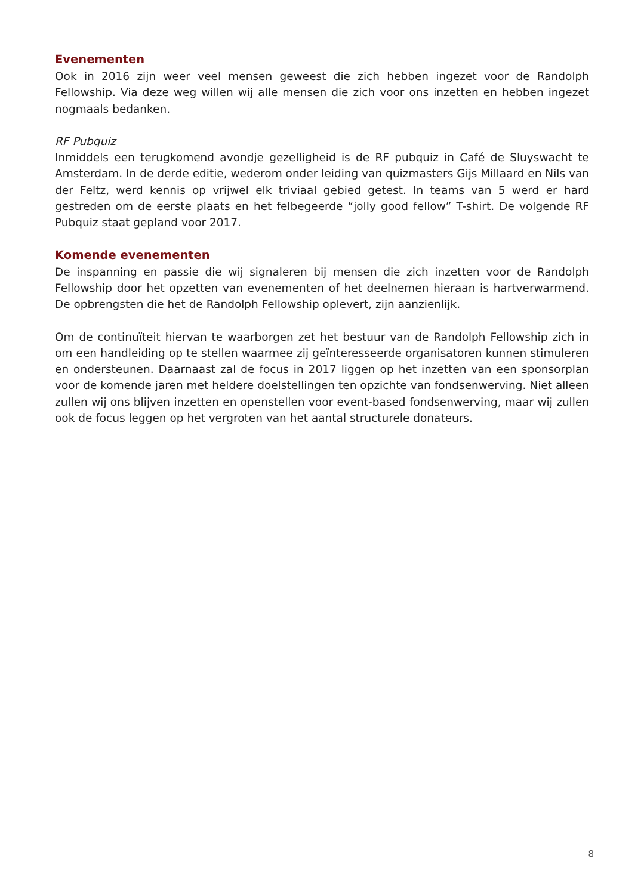Evenementen
Ook in 2016 zijn weer veel mensen geweest die zich hebben ingezet voor de Randolph Fellowship. Via deze weg willen wij alle mensen die zich voor ons inzetten en hebben ingezet nogmaals bedanken.
RF Pubquiz
Inmiddels een terugkomend avondje gezelligheid is de RF pubquiz in Café de Sluyswacht te Amsterdam. In de derde editie, wederom onder leiding van quizmasters Gijs Millaard en Nils van der Feltz, werd kennis op vrijwel elk triviaal gebied getest. In teams van 5 werd er hard gestreden om de eerste plaats en het felbegeerde “jolly good fellow” T-shirt. De volgende RF Pubquiz staat gepland voor 2017.
Komende evenementen
De inspanning en passie die wij signaleren bij mensen die zich inzetten voor de Randolph Fellowship door het opzetten van evenementen of het deelnemen hieraan is hartverwarmend. De opbrengsten die het de Randolph Fellowship oplevert, zijn aanzienlijk.
Om de continuïteit hiervan te waarborgen zet het bestuur van de Randolph Fellowship zich in om een handleiding op te stellen waarmee zij geïnteresseerde organisatoren kunnen stimuleren en ondersteunen. Daarnaast zal de focus in 2017 liggen op het inzetten van een sponsorplan voor de komende jaren met heldere doelstellingen ten opzichte van fondsenwerving. Niet alleen zullen wij ons blijven inzetten en openstellen voor event-based fondsenwerving, maar wij zullen ook de focus leggen op het vergroten van het aantal structurele donateurs.
8